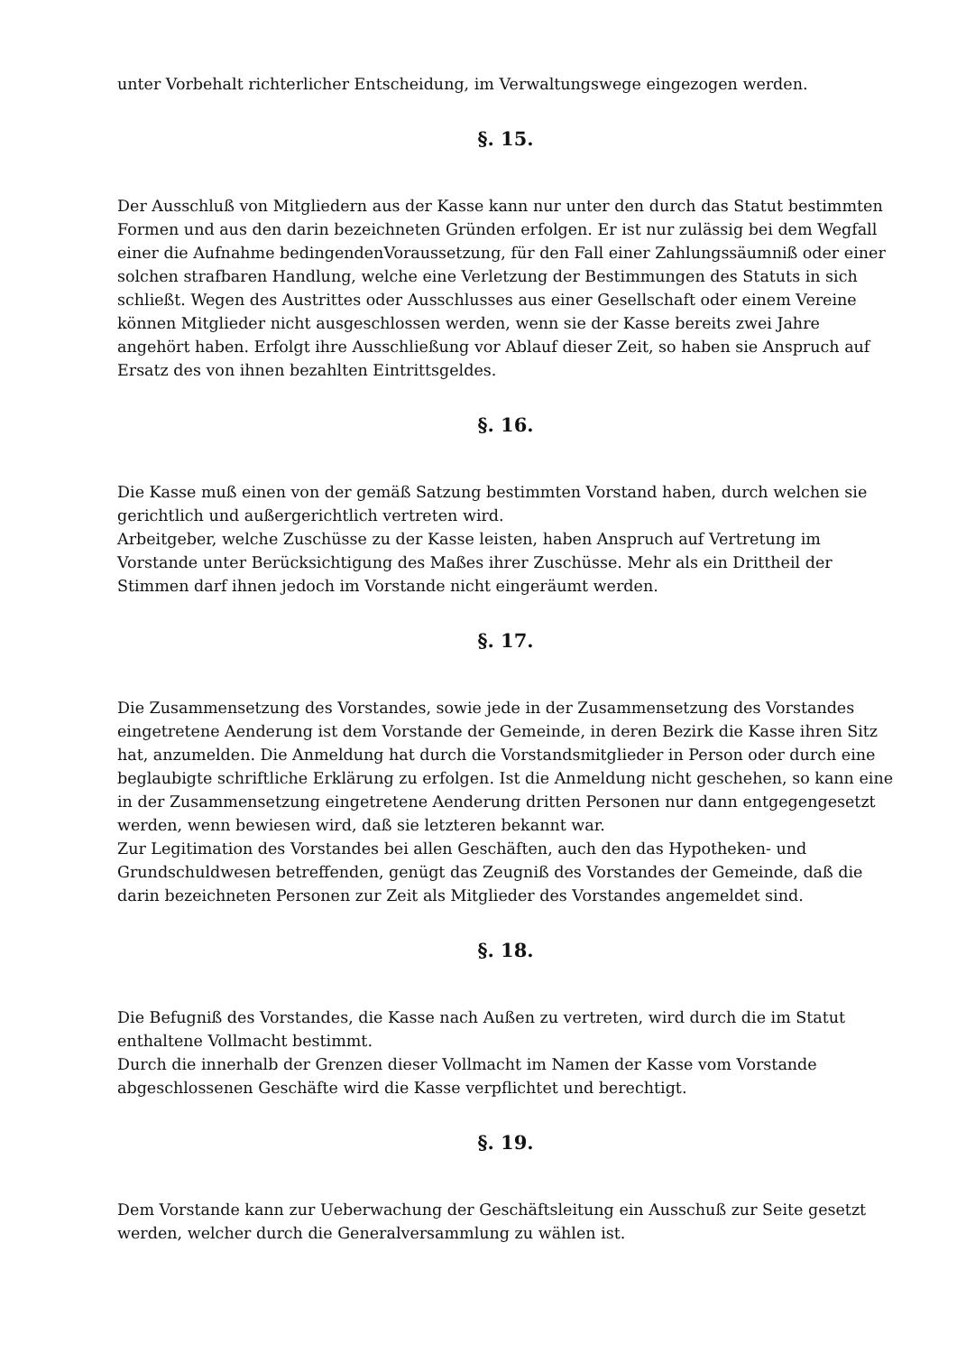unter Vorbehalt richterlicher Entscheidung, im Verwaltungswege eingezogen werden.
§. 15.
Der Ausschluß von Mitgliedern aus der Kasse kann nur unter den durch das Statut bestimmten Formen und aus den darin bezeichneten Gründen erfolgen. Er ist nur zulässig bei dem Wegfall einer die Aufnahme bedingendenVoraussetzung, für den Fall einer Zahlungssäumniß oder einer solchen strafbaren Handlung, welche eine Verletzung der Bestimmungen des Statuts in sich schließt. Wegen des Austrittes oder Ausschlusses aus einer Gesellschaft oder einem Vereine können Mitglieder nicht ausgeschlossen werden, wenn sie der Kasse bereits zwei Jahre angehört haben. Erfolgt ihre Ausschließung vor Ablauf dieser Zeit, so haben sie Anspruch auf Ersatz des von ihnen bezahlten Eintrittsgeldes.
§. 16.
Die Kasse muß einen von der gemäß Satzung bestimmten Vorstand haben, durch welchen sie gerichtlich und außergerichtlich vertreten wird.
Arbeitgeber, welche Zuschüsse zu der Kasse leisten, haben Anspruch auf Vertretung im Vorstande unter Berücksichtigung des Maßes ihrer Zuschüsse. Mehr als ein Drittheil der Stimmen darf ihnen jedoch im Vorstande nicht eingeräumt werden.
§. 17.
Die Zusammensetzung des Vorstandes, sowie jede in der Zusammensetzung des Vorstandes eingetretene Aenderung ist dem Vorstande der Gemeinde, in deren Bezirk die Kasse ihren Sitz hat, anzumelden. Die Anmeldung hat durch die Vorstandsmitglieder in Person oder durch eine beglaubigte schriftliche Erklärung zu erfolgen. Ist die Anmeldung nicht geschehen, so kann eine in der Zusammensetzung eingetretene Aenderung dritten Personen nur dann entgegengesetzt werden, wenn bewiesen wird, daß sie letzteren bekannt war.
Zur Legitimation des Vorstandes bei allen Geschäften, auch den das Hypotheken- und Grundschuldwesen betreffenden, genügt das Zeugniß des Vorstandes der Gemeinde, daß die darin bezeichneten Personen zur Zeit als Mitglieder des Vorstandes angemeldet sind.
§. 18.
Die Befugniß des Vorstandes, die Kasse nach Außen zu vertreten, wird durch die im Statut enthaltene Vollmacht bestimmt.
Durch die innerhalb der Grenzen dieser Vollmacht im Namen der Kasse vom Vorstande abgeschlossenen Geschäfte wird die Kasse verpflichtet und berechtigt.
§. 19.
Dem Vorstande kann zur Ueberwachung der Geschäftsleitung ein Ausschuß zur Seite gesetzt werden, welcher durch die Generalversammlung zu wählen ist.